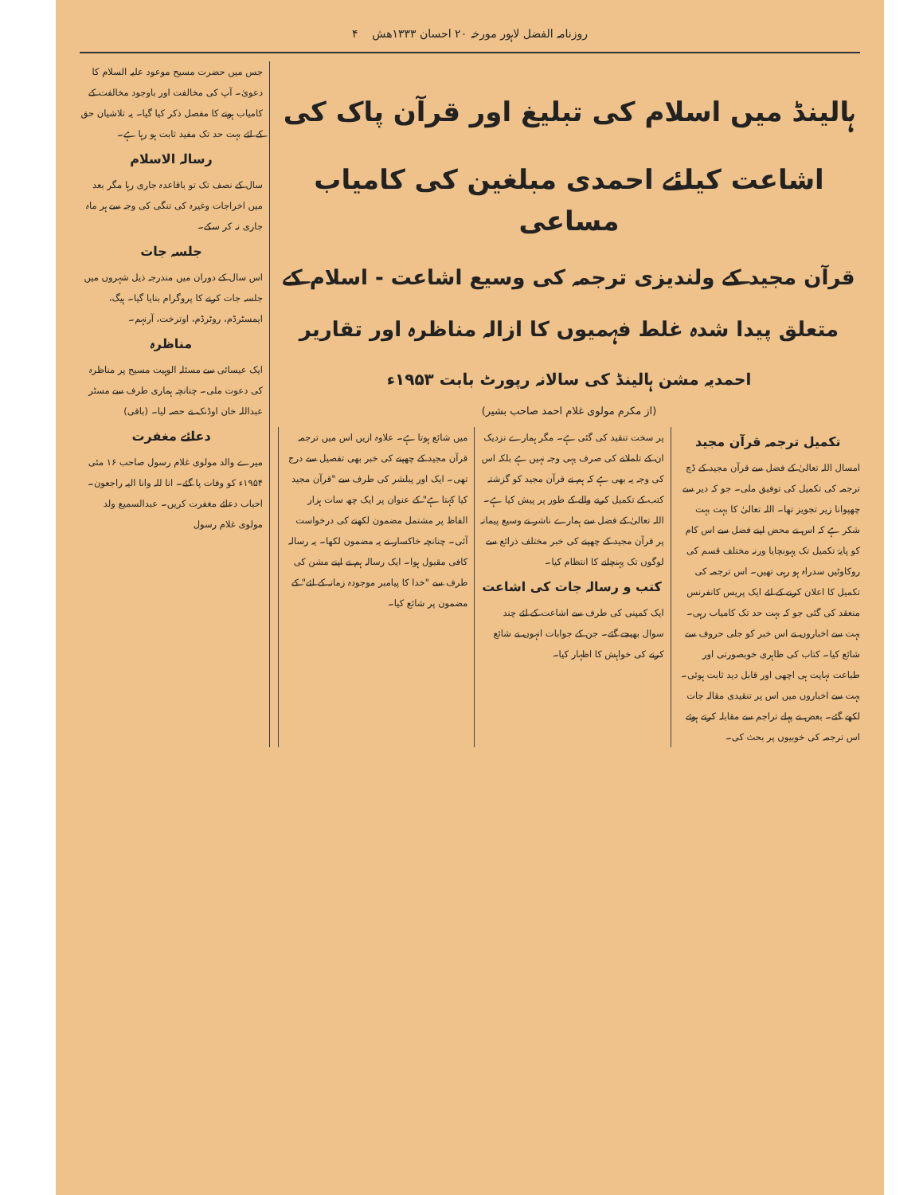روزنامہ الفضل لاہور مورخہ ۲۰ احسان ۱۳۳۳ھش ۴
ہالینڈ میں اسلام کی تبلیغ اور قرآن پاک کی اشاعت کیلئے احمدی مبلغین کی کامیاب مساعی
قرآن مجید کے ولندیزی ترجمہ کی وسیع اشاعت - اسلام کے متعلق پیدا شدہ غلط فہمیوں کا ازالہ مناظرہ اور تقاریر
احمدیہ مشن ہالینڈ کی سالانہ رپورٹ بابت ۱۹۵۳ء
(از مکرم مولوی غلام احمد صاحب بشیر)
تکمیل ترجمہ قرآن مجید
امسال اللہ تعالیٰ کے فضل سے قرآن مجید کے ڈچ ترجمہ کی تکمیل کی توفیق ملی۔ جو کہ دیر سے چھپوانا زیر تجویز تھا۔ اللہ تعالیٰ کا بہت بہت شکر ہے کہ اس نے محض اپنے فضل سے اس کام کو پایۂ تکمیل تک پہونچایا ورنہ مختلف قسم کی روکاوٹیں سدراہ ہو رہی تھیں۔ اس ترجمہ کی تکمیل کا اعلان کرنے کے لئے ایک پریس کانفرنس منعقد کی گئی جو کہ بہت حد تک کامیاب رہی۔ بہت سے اخباروں نے اس خبر کو جلی حروف سے شائع کیا۔ کتاب کی ظاہری خوبصورتی اور طباعت نہایت ہی اچھی اور قابل دید ثابت ہوئی۔ بہت سے اخباروں میں اس پر تنقیدی مقالہ جات لکھے گئے۔ بعض نے پہلے تراجم سے مقابلہ کرتے ہوئے اس ترجمہ کی خوبیوں پر بحث کی۔
پر سخت تنقید کی گئی ہے۔ مگر ہمارے نزدیک ان کے تلملانے کی صرف یہی وجہ نہیں ہے بلکہ اس کی وجہ یہ بھی ہے کہ ہم نے قرآن مجید کو گزشتہ کتب کے تکمیل کرنے والے کے طور پر پیش کیا ہے۔ اللہ تعالیٰ کے فضل سے ہمارے ناشر نے وسیع پیمانہ پر قرآن مجید کے چھپنے کی خبر مختلف ذرائع سے لوگوں تک پہنچانے کا انتظام کیا۔
کتب و رسالہ جات کی اشاعت
ایک کمپنی کی طرف سے اشاعت کے لئے چند سوال بھیجے گئے۔ جن کے جوابات انہوں نے شائع کرنے کی خواہش کا اظہار کیا۔
میں شائع ہوتا ہے۔ علاوہ ازیں اس میں ترجمہ قرآن مجید کے چھپنے کی خبر بھی تفصیل سے درج تھی۔ ایک اور پبلشر کی طرف سے "قرآن مجید کیا کہتا ہے" کے عنوان پر ایک چھ سات ہزار الفاظ پر مشتمل مضمون لکھنے کی درخواست آئی۔ چنانچہ خاکسار نے یہ مضمون لکھا۔ یہ رسالہ کافی مقبول ہوا۔ ایک رسالہ ہم نے اپنے مشن کی طرف سے "خدا کا پیامبر موجودہ زمانہ کے لئے" کے مضمون پر شائع کیا۔
جس میں حضرت مسیح موعود علیہ السلام کا دعویٰ۔ آپ کی مخالفت اور باوجود مخالفت کے کامیاب ہونے کا مفصل ذکر کیا گیا۔ یہ تلاشیان حق کے لئے بہت حد تک مفید ثابت ہو رہا ہے۔
رسالہ الاسلام
سال کے نصف تک تو باقاعدہ جاری رہا مگر بعد میں اخراجات وغیرہ کی تنگی کی وجہ سے ہر ماہ جاری نہ کر سکے۔
جلسہ جات
اس سال کے دوران میں مندرجہ ذیل شہروں میں جلسہ جات کرنے کا پروگرام بنایا گیا۔ ہیگ، ایمسٹرڈم، روٹرڈم، اوترخت، آرنہم۔
مناظرہ
ایک عیسائی سے مسئلہ الوہیت مسیح پر مناظرہ کی دعوت ملی۔ چنانچہ ہماری طرف سے مسٹر عبداللہ خان اوڈنک نے حصہ لیا۔ (باقی)
دعائے مغفرت
میرے والد مولوی غلام رسول صاحب ۱۶ مئی ۱۹۵۴ء کو وفات پا گئے۔ انا للہ وانا الیہ راجعون۔ احباب دعائے مغفرت کریں۔ عبدالسمیع ولد مولوی غلام رسول